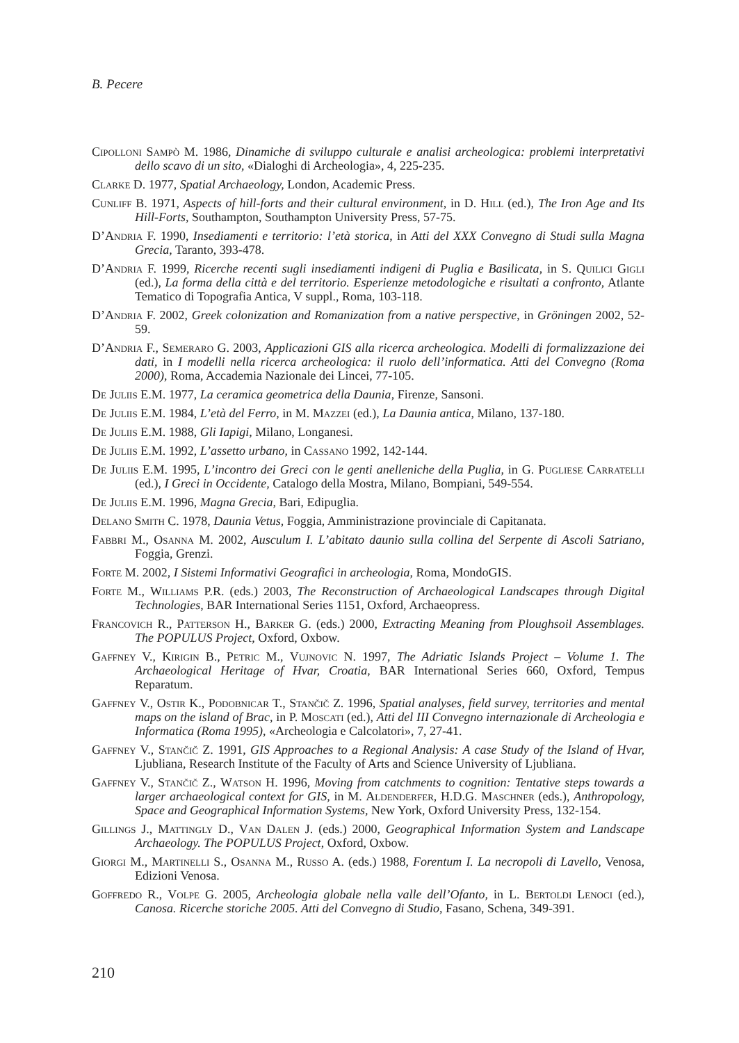B. Pecere
Cipolloni Sampò M. 1986, Dinamiche di sviluppo culturale e analisi archeologica: problemi interpretativi dello scavo di un sito, «Dialoghi di Archeologia», 4, 225-235.
Clarke D. 1977, Spatial Archaeology, London, Academic Press.
Cunliff B. 1971, Aspects of hill-forts and their cultural environment, in D. Hill (ed.), The Iron Age and Its Hill-Forts, Southampton, Southampton University Press, 57-75.
D’Andria F. 1990, Insediamenti e territorio: l’età storica, in Atti del XXX Convegno di Studi sulla Magna Grecia, Taranto, 393-478.
D’Andria F. 1999, Ricerche recenti sugli insediamenti indigeni di Puglia e Basilicata, in S. Quilici Gigli (ed.), La forma della città e del territorio. Esperienze metodologiche e risultati a confronto, Atlante Tematico di Topografia Antica, V suppl., Roma, 103-118.
D’Andria F. 2002, Greek colonization and Romanization from a native perspective, in Gröningen 2002, 52-59.
D’Andria F., Semeraro G. 2003, Applicazioni GIS alla ricerca archeologica. Modelli di formalizzazione dei dati, in I modelli nella ricerca archeologica: il ruolo dell’informatica. Atti del Convegno (Roma 2000), Roma, Accademia Nazionale dei Lincei, 77-105.
De Juliis E.M. 1977, La ceramica geometrica della Daunia, Firenze, Sansoni.
De Juliis E.M. 1984, L’età del Ferro, in M. Mazzei (ed.), La Daunia antica, Milano, 137-180.
De Juliis E.M. 1988, Gli Iapigi, Milano, Longanesi.
De Juliis E.M. 1992, L’assetto urbano, in Cassano 1992, 142-144.
De Juliis E.M. 1995, L’incontro dei Greci con le genti anelleniche della Puglia, in G. Pugliese Carratelli (ed.), I Greci in Occidente, Catalogo della Mostra, Milano, Bompiani, 549-554.
De Juliis E.M. 1996, Magna Grecia, Bari, Edipuglia.
Delano Smith C. 1978, Daunia Vetus, Foggia, Amministrazione provinciale di Capitanata.
Fabbri M., Osanna M. 2002, Ausculum I. L’abitato daunio sulla collina del Serpente di Ascoli Satriano, Foggia, Grenzi.
Forte M. 2002, I Sistemi Informativi Geografici in archeologia, Roma, MondoGIS.
Forte M., Williams P.R. (eds.) 2003, The Reconstruction of Archaeological Landscapes through Digital Technologies, BAR International Series 1151, Oxford, Archaeopress.
Francovich R., Patterson H., Barker G. (eds.) 2000, Extracting Meaning from Ploughsoil Assemblages. The POPULUS Project, Oxford, Oxbow.
Gaffney V., Kirigin B., Petric M., Vujnovic N. 1997, The Adriatic Islands Project – Volume 1. The Archaeological Heritage of Hvar, Croatia, BAR International Series 660, Oxford, Tempus Reparatum.
Gaffney V., Ostir K., Podobnicar T., Stančič Z. 1996, Spatial analyses, field survey, territories and mental maps on the island of Brac, in P. Moscati (ed.), Atti del III Convegno internazionale di Archeologia e Informatica (Roma 1995), «Archeologia e Calcolatori», 7, 27-41.
Gaffney V., Stančič Z. 1991, GIS Approaches to a Regional Analysis: A case Study of the Island of Hvar, Ljubliana, Research Institute of the Faculty of Arts and Science University of Ljubliana.
Gaffney V., Stančič Z., Watson H. 1996, Moving from catchments to cognition: Tentative steps towards a larger archaeological context for GIS, in M. Aldenderfer, H.D.G. Maschner (eds.), Anthropology, Space and Geographical Information Systems, New York, Oxford University Press, 132-154.
Gillings J., Mattingly D., Van Dalen J. (eds.) 2000, Geographical Information System and Landscape Archaeology. The POPULUS Project, Oxford, Oxbow.
Giorgi M., Martinelli S., Osanna M., Russo A. (eds.) 1988, Forentum I. La necropoli di Lavello, Venosa, Edizioni Venosa.
Goffredo R., Volpe G. 2005, Archeologia globale nella valle dell’Ofanto, in L. Bertoldi Lenoci (ed.), Canosa. Ricerche storiche 2005. Atti del Convegno di Studio, Fasano, Schena, 349-391.
210